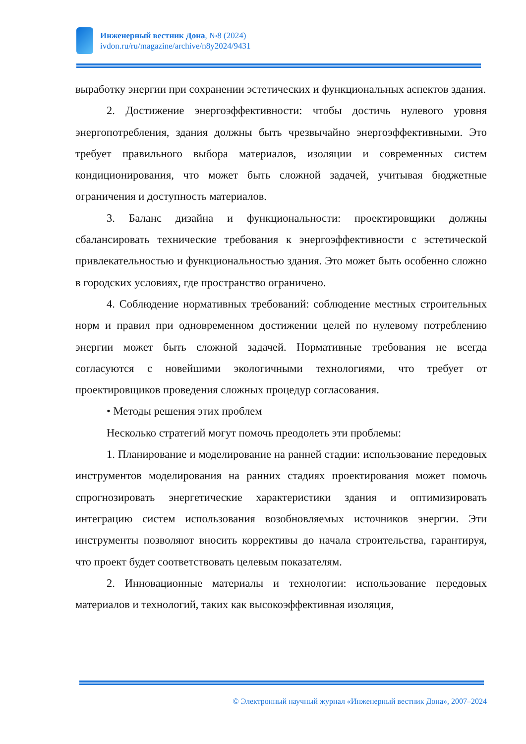Инженерный вестник Дона, №8 (2024)
ivdon.ru/ru/magazine/archive/n8y2024/9431
выработку энергии при сохранении эстетических и функциональных аспектов здания.
2. Достижение энергоэффективности: чтобы достичь нулевого уровня энергопотребления, здания должны быть чрезвычайно энергоэффективными. Это требует правильного выбора материалов, изоляции и современных систем кондиционирования, что может быть сложной задачей, учитывая бюджетные ограничения и доступность материалов.
3. Баланс дизайна и функциональности: проектировщики должны сбалансировать технические требования к энергоэффективности с эстетической привлекательностью и функциональностью здания. Это может быть особенно сложно в городских условиях, где пространство ограничено.
4. Соблюдение нормативных требований: соблюдение местных строительных норм и правил при одновременном достижении целей по нулевому потреблению энергии может быть сложной задачей. Нормативные требования не всегда согласуются с новейшими экологичными технологиями, что требует от проектировщиков проведения сложных процедур согласования.
• Методы решения этих проблем
Несколько стратегий могут помочь преодолеть эти проблемы:
1. Планирование и моделирование на ранней стадии: использование передовых инструментов моделирования на ранних стадиях проектирования может помочь спрогнозировать энергетические характеристики здания и оптимизировать интеграцию систем использования возобновляемых источников энергии. Эти инструменты позволяют вносить коррективы до начала строительства, гарантируя, что проект будет соответствовать целевым показателям.
2. Инновационные материалы и технологии: использование передовых материалов и технологий, таких как высокоэффективная изоляция,
© Электронный научный журнал «Инженерный вестник Дона», 2007–2024